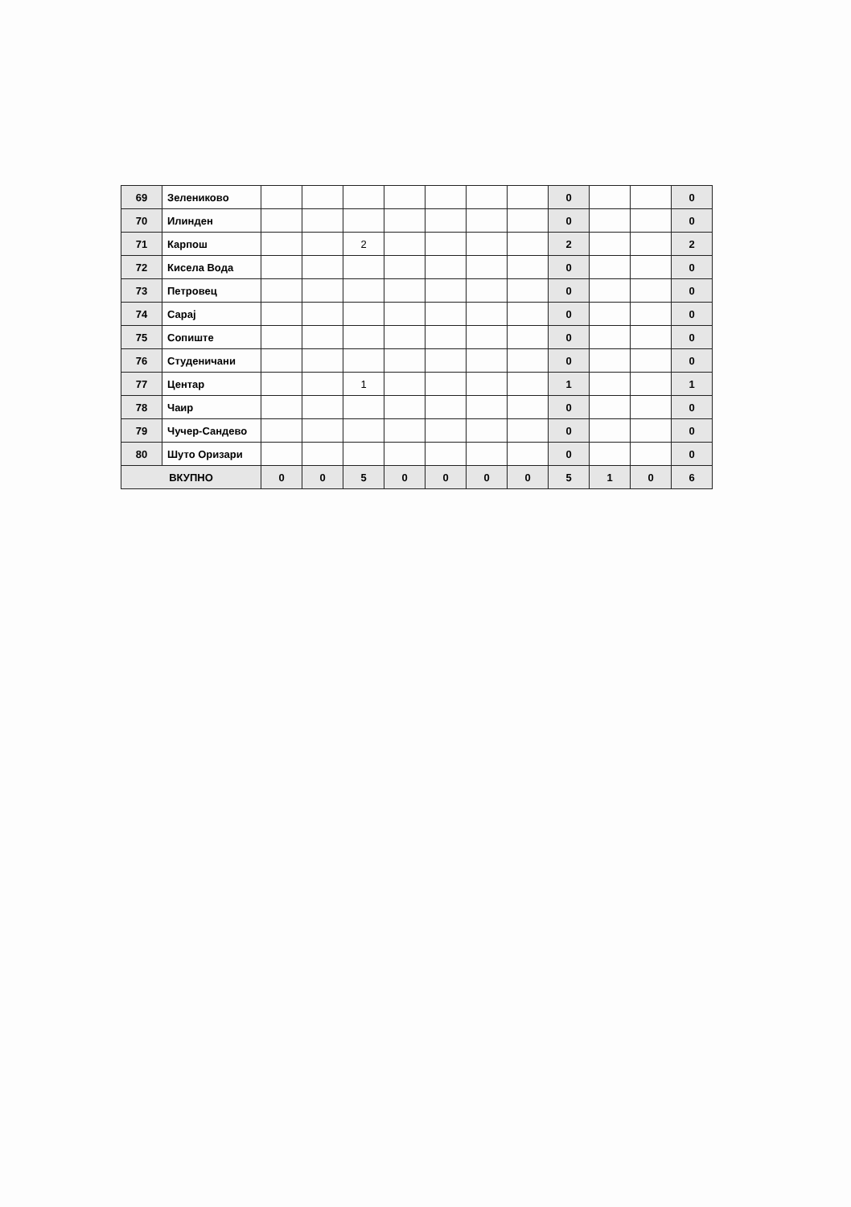| 69 | Зелениково | | | | | | | | 0 | | | 0 |
| 70 | Илинден | | | | | | | | 0 | | | 0 |
| 71 | Карпош | | | 2 | | | | | 2 | | | 2 |
| 72 | Кисела Вода | | | | | | | | 0 | | | 0 |
| 73 | Петровец | | | | | | | | 0 | | | 0 |
| 74 | Сарај | | | | | | | | 0 | | | 0 |
| 75 | Сопиште | | | | | | | | 0 | | | 0 |
| 76 | Студеничани | | | | | | | | 0 | | | 0 |
| 77 | Центар | | | 1 | | | | | 1 | | | 1 |
| 78 | Чаир | | | | | | | | 0 | | | 0 |
| 79 | Чучер-Сандево | | | | | | | | 0 | | | 0 |
| 80 | Шуто Оризари | | | | | | | | 0 | | | 0 |
| ВКУПНО | | 0 | 0 | 5 | 0 | 0 | 0 | 0 | 5 | 1 | 0 | 6 |